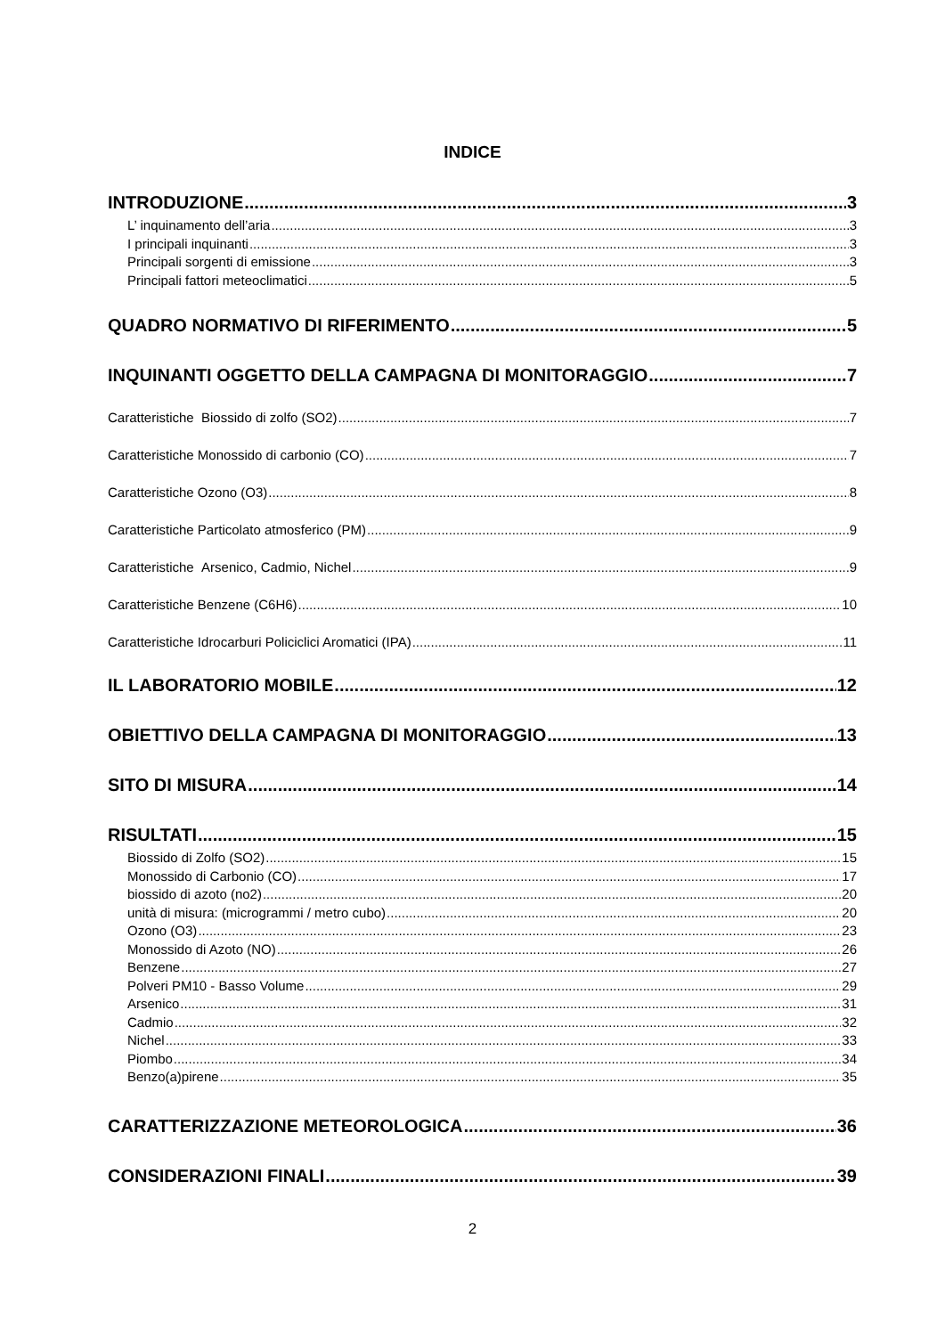INDICE
INTRODUZIONE 3
L’ inquinamento dell’aria 3
I principali inquinanti 3
Principali sorgenti di emissione 3
Principali fattori meteoclimatici 5
QUADRO NORMATIVO DI RIFERIMENTO 5
INQUINANTI OGGETTO DELLA CAMPAGNA DI MONITORAGGIO 7
Caratteristiche Biossido di zolfo (SO2) 7
Caratteristiche Monossido di carbonio (CO) 7
Caratteristiche Ozono (O3) 8
Caratteristiche Particolato atmosferico (PM) 9
Caratteristiche Arsenico, Cadmio, Nichel 9
Caratteristiche Benzene (C6H6) 10
Caratteristiche Idrocarburi Policiclici Aromatici (IPA) 11
IL LABORATORIO MOBILE 12
OBIETTIVO DELLA CAMPAGNA DI MONITORAGGIO 13
SITO DI MISURA 14
RISULTATI 15
Biossido di Zolfo (SO2) 15
Monossido di Carbonio (CO) 17
biossido di azoto (no2) 20
unità di misura: (microgrammi / metro cubo) 20
Ozono (O3) 23
Monossido di Azoto (NO) 26
Benzene 27
Polveri PM10 - Basso Volume 29
Arsenico 31
Cadmio 32
Nichel 33
Piombo 34
Benzo(a)pirene 35
CARATTERIZZAZIONE METEOROLOGICA 36
CONSIDERAZIONI FINALI 39
2